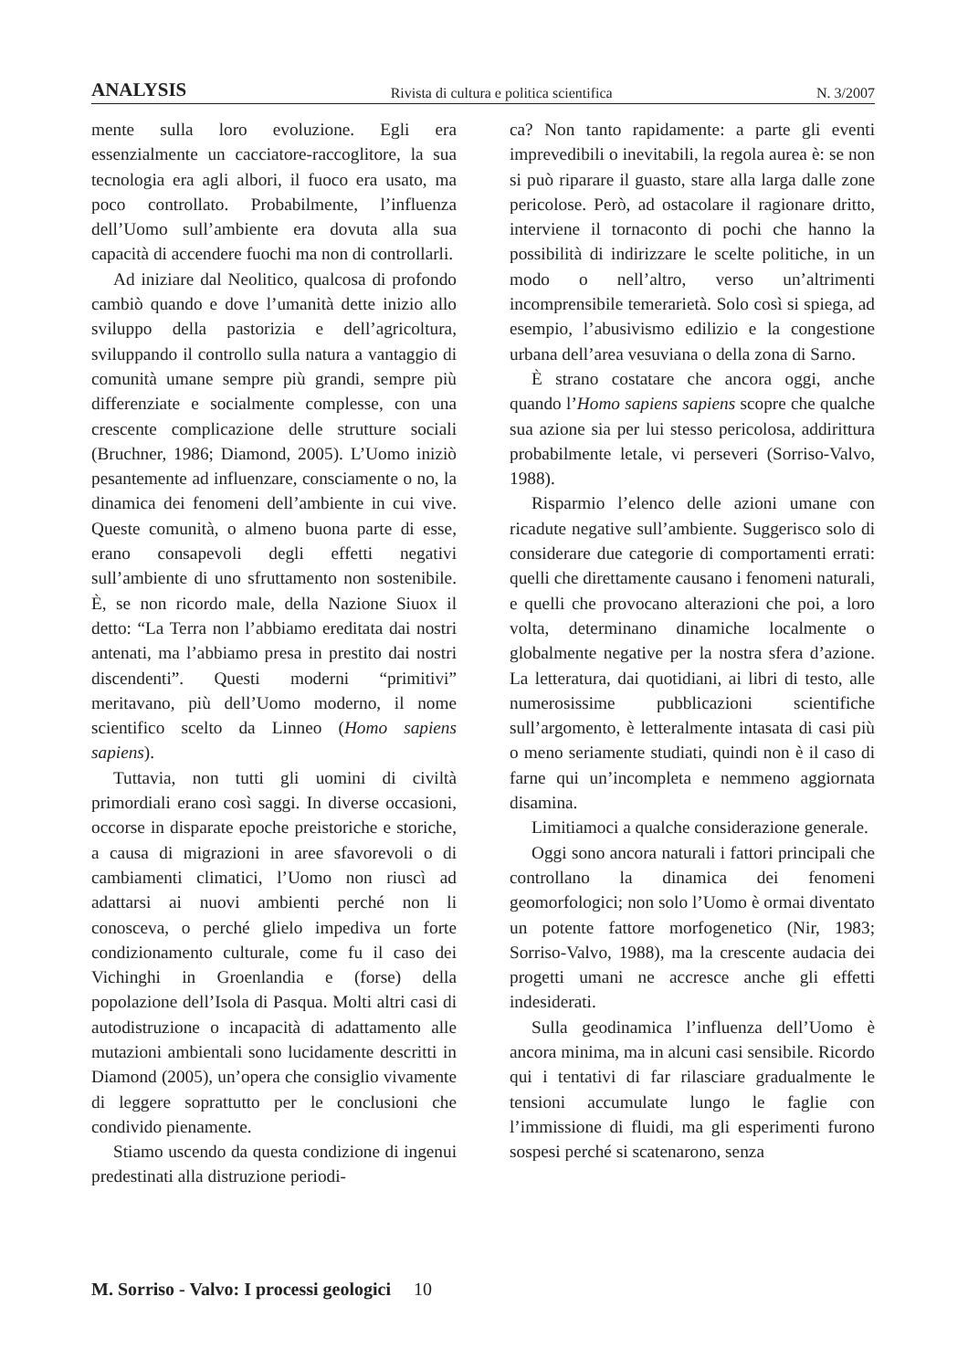ANALYSIS Rivista di cultura e politica scientifica N. 3/2007
mente sulla loro evoluzione. Egli era essenzialmente un cacciatore-raccoglitore, la sua tecnologia era agli albori, il fuoco era usato, ma poco controllato. Probabilmente, l’influenza dell’Uomo sull’ambiente era dovuta alla sua capacità di accendere fuochi ma non di controllarli.
Ad iniziare dal Neolitico, qualcosa di profondo cambiò quando e dove l’umanità dette inizio allo sviluppo della pastorizia e dell’agricoltura, sviluppando il controllo sulla natura a vantaggio di comunità umane sempre più grandi, sempre più differenziate e socialmente complesse, con una crescente complicazione delle strutture sociali (Bruchner, 1986; Diamond, 2005). L’Uomo iniziò pesantemente ad influenzare, consciamente o no, la dinamica dei fenomeni dell’ambiente in cui vive. Queste comunità, o almeno buona parte di esse, erano consapevoli degli effetti negativi sull’ambiente di uno sfruttamento non sostenibile. È, se non ricordo male, della Nazione Siuox il detto: “La Terra non l’abbiamo ereditata dai nostri antenati, ma l’abbiamo presa in prestito dai nostri discendenti”. Questi moderni “primitivi” meritavano, più dell’Uomo moderno, il nome scientifico scelto da Linneo (Homo sapiens sapiens).
Tuttavia, non tutti gli uomini di civiltà primordiali erano così saggi. In diverse occasioni, occorse in disparate epoche preistoriche e storiche, a causa di migrazioni in aree sfavorevoli o di cambiamenti climatici, l’Uomo non riuscì ad adattarsi ai nuovi ambienti perché non li conosceva, o perché glielo impediva un forte condizionamento culturale, come fu il caso dei Vichinghi in Groenlandia e (forse) della popolazione dell’Isola di Pasqua. Molti altri casi di autodistruzione o incapacità di adattamento alle mutazioni ambientali sono lucidamente descritti in Diamond (2005), un’opera che consiglio vivamente di leggere soprattutto per le conclusioni che condivido pienamente.
Stiamo uscendo da questa condizione di ingenui predestinati alla distruzione periodi-
ca? Non tanto rapidamente: a parte gli eventi imprevedibili o inevitabili, la regola aurea è: se non si può riparare il guasto, stare alla larga dalle zone pericolose. Però, ad ostacolare il ragionare dritto, interviene il tornaconto di pochi che hanno la possibilità di indirizzare le scelte politiche, in un modo o nell’altro, verso un’altrimenti incomprensibile temerarietà. Solo così si spiega, ad esempio, l’abusivismo edilizio e la congestione urbana dell’area vesuviana o della zona di Sarno.
È strano costatare che ancora oggi, anche quando l’Homo sapiens sapiens scopre che qualche sua azione sia per lui stesso pericolosa, addirittura probabilmente letale, vi perseveri (Sorriso-Valvo, 1988).
Risparmio l’elenco delle azioni umane con ricadute negative sull’ambiente. Suggerisco solo di considerare due categorie di comportamenti errati: quelli che direttamente causano i fenomeni naturali, e quelli che provocano alterazioni che poi, a loro volta, determinano dinamiche localmente o globalmente negative per la nostra sfera d’azione. La letteratura, dai quotidiani, ai libri di testo, alle numerosissime pubblicazioni scientifiche sull’argomento, è letteralmente intasata di casi più o meno seriamente studiati, quindi non è il caso di farne qui un’incompleta e nemmeno aggiornata disamina.
Limitiamoci a qualche considerazione generale.
Oggi sono ancora naturali i fattori principali che controllano la dinamica dei fenomeni geomorfologici; non solo l’Uomo è ormai diventato un potente fattore morfogenetico (Nir, 1983; Sorriso-Valvo, 1988), ma la crescente audacia dei progetti umani ne accresce anche gli effetti indesiderati.
Sulla geodinamica l’influenza dell’Uomo è ancora minima, ma in alcuni casi sensibile. Ricordo qui i tentativi di far rilasciare gradualmente le tensioni accumulate lungo le faglie con l’immissione di fluidi, ma gli esperimenti furono sospesi perché si scatenarono, senza
M. Sorriso - Valvo: I processi geologici 10